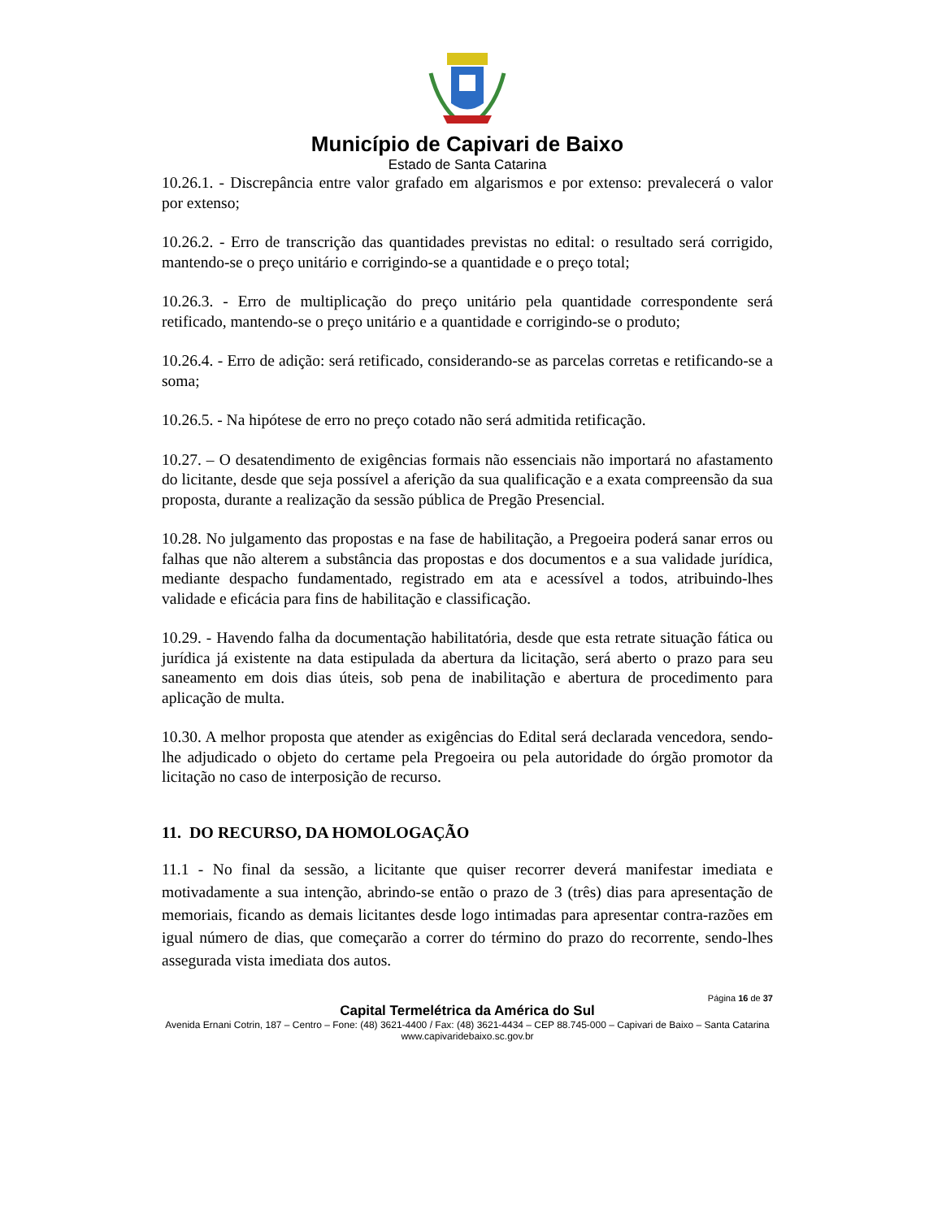Município de Capivari de Baixo
Estado de Santa Catarina
10.26.1. - Discrepância entre valor grafado em algarismos e por extenso: prevalecerá o valor por extenso;
10.26.2. - Erro de transcrição das quantidades previstas no edital: o resultado será corrigido, mantendo-se o preço unitário e corrigindo-se a quantidade e o preço total;
10.26.3. - Erro de multiplicação do preço unitário pela quantidade correspondente será retificado, mantendo-se o preço unitário e a quantidade e corrigindo-se o produto;
10.26.4. - Erro de adição: será retificado, considerando-se as parcelas corretas e retificando-se a soma;
10.26.5. - Na hipótese de erro no preço cotado não será admitida retificação.
10.27. – O desatendimento de exigências formais não essenciais não importará no afastamento do licitante, desde que seja possível a aferição da sua qualificação e a exata compreensão da sua proposta, durante a realização da sessão pública de Pregão Presencial.
10.28. No julgamento das propostas e na fase de habilitação, a Pregoeira poderá sanar erros ou falhas que não alterem a substância das propostas e dos documentos e a sua validade jurídica, mediante despacho fundamentado, registrado em ata e acessível a todos, atribuindo-lhes validade e eficácia para fins de habilitação e classificação.
10.29. - Havendo falha da documentação habilitatória, desde que esta retrate situação fática ou jurídica já existente na data estipulada da abertura da licitação, será aberto o prazo para seu saneamento em dois dias úteis, sob pena de inabilitação e abertura de procedimento para aplicação de multa.
10.30. A melhor proposta que atender as exigências do Edital será declarada vencedora, sendo-lhe adjudicado o objeto do certame pela Pregoeira ou pela autoridade do órgão promotor da licitação no caso de interposição de recurso.
11. DO RECURSO, DA HOMOLOGAÇÃO
11.1 - No final da sessão, a licitante que quiser recorrer deverá manifestar imediata e motivadamente a sua intenção, abrindo-se então o prazo de 3 (três) dias para apresentação de memoriais, ficando as demais licitantes desde logo intimadas para apresentar contra-razões em igual número de dias, que começarão a correr do término do prazo do recorrente, sendo-lhes assegurada vista imediata dos autos.
Página 16 de 37
Capital Termelétrica da América do Sul
Avenida Ernani Cotrin, 187 – Centro – Fone: (48) 3621-4400 / Fax: (48) 3621-4434 – CEP 88.745-000 – Capivari de Baixo – Santa Catarina
www.capivaridebaixo.sc.gov.br